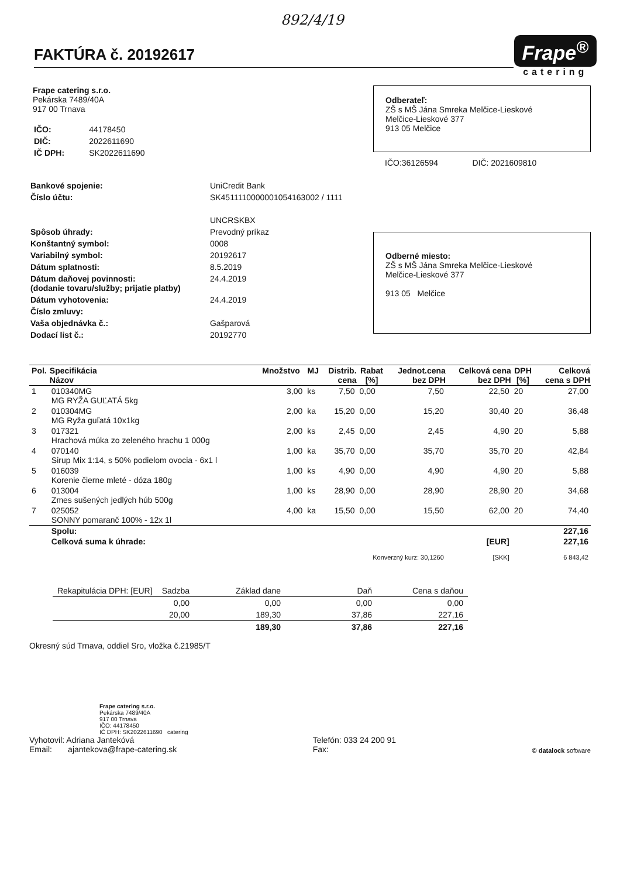892/4/19
FAKTÚRA č. 20192617
Frape<sup>®</sup>
catering
Frape catering s.r.o.
Pekárska 7489/40A
917 00 Trnava
| IČO: | 44178450 |
| DIČ: | 2022611690 |
| IČ DPH: | SK2022611690 |
Odberateľ:
ZŠ s MŠ Jána Smreka Melčice-Lieskové
Melčice-Lieskové 377
913 05 Melčice
IČO:36126594 DIČ: 2021609810
| Bankové spojenie: | UniCredit Bank |
| Číslo účtu: | SK4511110000001054163002 / 1111 |
| | UNCRSKBX |
| Spôsob úhrady: | Prevodný príkaz |
| Konštantný symbol: | 0008 |
| Variabilný symbol: | 20192617 |
| Dátum splatnosti: | 8.5.2019 |
| Dátum daňovej povinnosti: (dodanie tovaru/služby; prijatie platby) | 24.4.2019 |
| Dátum vyhotovenia: | 24.4.2019 |
| Číslo zmluvy: | |
| Vaša objednávka č.: | Gašparová |
| Dodací list č.: | 20192770 |
Odberné miesto:
ZŠ s MŠ Jána Smreka Melčice-Lieskové
Melčice-Lieskové 377
913 05 Melčice
| Pol. | Specifikácia Názov | Množstvo | MJ | Distrib. cena | Rabat [%] | Jednot.cena bez DPH | Celková cena bez DPH | DPH [%] | Celková cena s DPH |
| --- | --- | --- | --- | --- | --- | --- | --- | --- | --- |
| 1 | 010340MG MG RYŽA GUĽATÁ 5kg | 3,00 | ks | 7,50 | 0,00 | 7,50 | 22,50 | 20 | 27,00 |
| 2 | 010304MG MG Ryža guľatá 10x1kg | 2,00 | ka | 15,20 | 0,00 | 15,20 | 30,40 | 20 | 36,48 |
| 3 | 017321 Hrachová múka zo zeleného hrachu 1 000g | 2,00 | ks | 2,45 | 0,00 | 2,45 | 4,90 | 20 | 5,88 |
| 4 | 070140 Sirup Mix 1:14, s 50% podielom ovocia - 6x1 l | 1,00 | ka | 35,70 | 0,00 | 35,70 | 35,70 | 20 | 42,84 |
| 5 | 016039 Korenie čierne mleté - dóza 180g | 1,00 | ks | 4,90 | 0,00 | 4,90 | 4,90 | 20 | 5,88 |
| 6 | 013004 Zmes sušených jedlých húb 500g | 1,00 | ks | 28,90 | 0,00 | 28,90 | 28,90 | 20 | 34,68 |
| 7 | 025052 SONNY pomaranč 100% - 12x 1l | 4,00 | ka | 15,50 | 0,00 | 15,50 | 62,00 | 20 | 74,40 |
| | Spolu: | | | | | | | | 227,16 |
| | Celková suma k úhrade: | | | | | | [EUR] | | 227,16 |
| | Konverzný kurz: 30,1260 | | | | | | [SKK] | | 6 843,42 |
| Rekapitulácia DPH: [EUR] | Sadzba | Základ dane | Daň | Cena s daňou |
| | 0,00 | 0,00 | 0,00 | 0,00 |
| | 20,00 | 189,30 | 37,86 | 227,16 |
| | | 189,30 | 37,86 | 227,16 |
Okresný súd Trnava, oddiel Sro, vložka č.21985/T
Frape catering s.r.o.
Pekárska 7489/40A
917 00 Trnava
IČO: 44178450
IČ DPH: SK2022611690 catering
Vyhotovil: Adriana Jantekóvá
Email: ajantekova@frape-catering.sk
Telefón: 033 24 200 91
Fax:
© datalock software